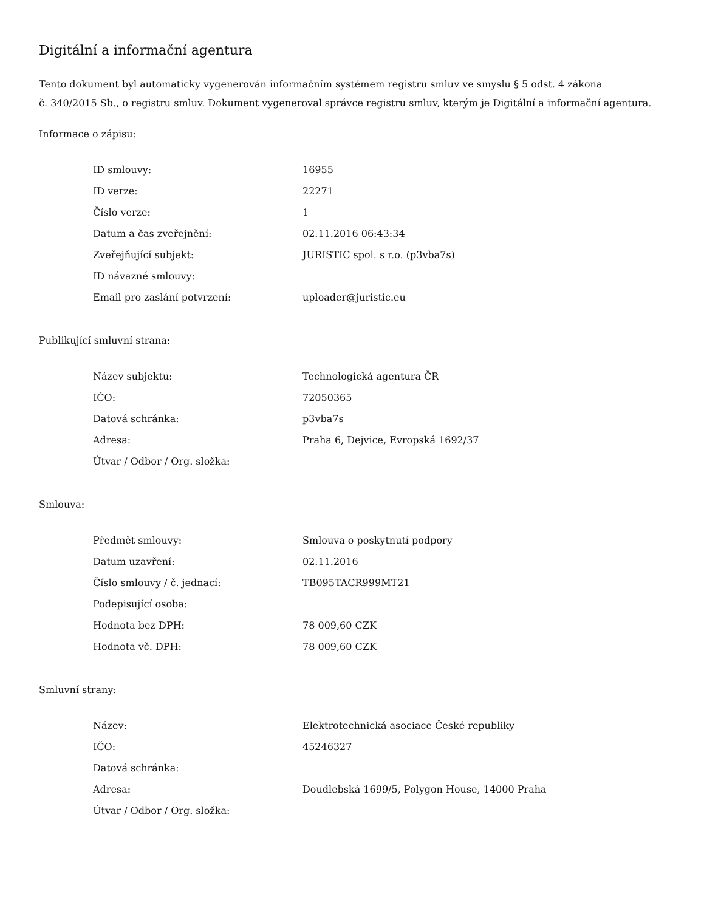Digitální a informační agentura
Tento dokument byl automaticky vygenerován informačním systémem registru smluv ve smyslu § 5 odst. 4 zákona
č. 340/2015 Sb., o registru smluv. Dokument vygeneroval správce registru smluv, kterým je Digitální a informační agentura.
Informace o zápisu:
| ID smlouvy: | 16955 |
| ID verze: | 22271 |
| Číslo verze: | 1 |
| Datum a čas zveřejnění: | 02.11.2016 06:43:34 |
| Zveřejňující subjekt: | JURISTIC spol. s r.o. (p3vba7s) |
| ID návazné smlouvy: | |
| Email pro zaslání potvrzení: | uploader@juristic.eu |
Publikující smluvní strana:
| Název subjektu: | Technologická agentura ČR |
| IČO: | 72050365 |
| Datová schránka: | p3vba7s |
| Adresa: | Praha 6, Dejvice, Evropská 1692/37 |
| Útvar / Odbor / Org. složka: | |
Smlouva:
| Předmět smlouvy: | Smlouva o poskytnutí podpory |
| Datum uzavření: | 02.11.2016 |
| Číslo smlouvy / č. jednací: | TB095TACR999MT21 |
| Podepisující osoba: | |
| Hodnota bez DPH: | 78 009,60 CZK |
| Hodnota vč. DPH: | 78 009,60 CZK |
Smluvní strany:
| Název: | Elektrotechnická asociace České republiky |
| IČO: | 45246327 |
| Datová schránka: | |
| Adresa: | Doudlebská 1699/5, Polygon House, 14000 Praha |
| Útvar / Odbor / Org. složka: | |